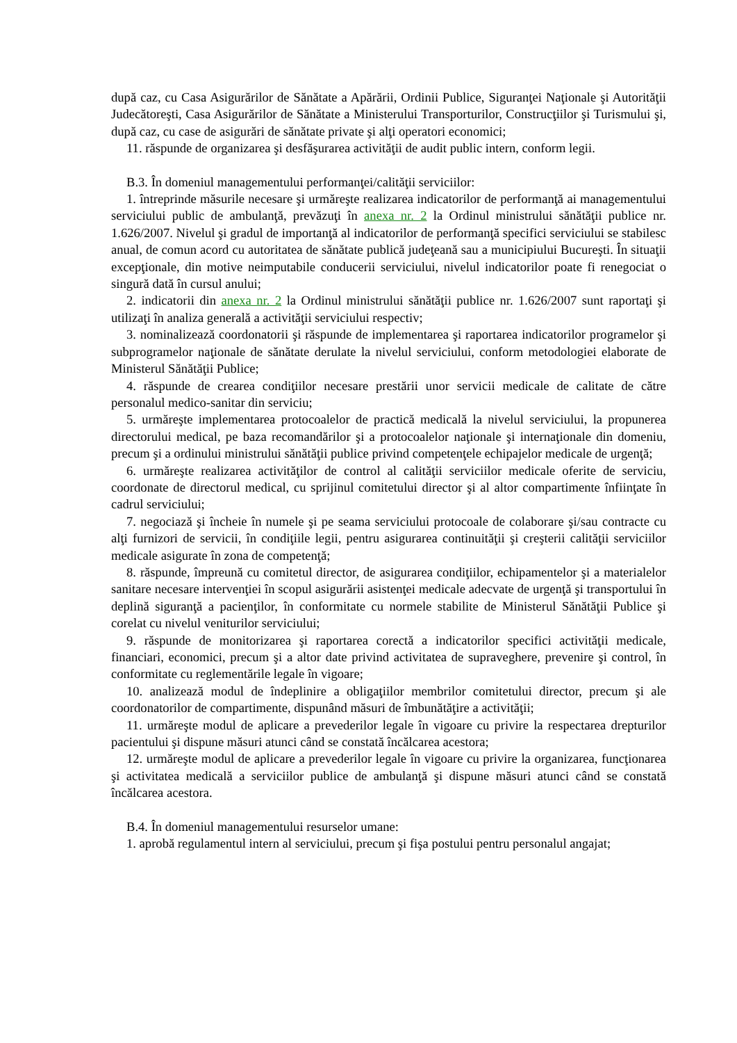după caz, cu Casa Asigurărilor de Sănătate a Apărării, Ordinii Publice, Siguranţei Naţionale şi Autorităţii Judecătoreşti, Casa Asigurărilor de Sănătate a Ministerului Transporturilor, Construcţiilor şi Turismului şi, după caz, cu case de asigurări de sănătate private şi alţi operatori economici;
11. răspunde de organizarea şi desfăşurarea activităţii de audit public intern, conform legii.
B.3. În domeniul managementului performanţei/calităţii serviciilor:
1. întreprinde măsurile necesare şi urmăreşte realizarea indicatorilor de performanţă ai managementului serviciului public de ambulanţă, prevăzuţi în anexa nr. 2 la Ordinul ministrului sănătăţii publice nr. 1.626/2007. Nivelul şi gradul de importanţă al indicatorilor de performanţă specifici serviciului se stabilesc anual, de comun acord cu autoritatea de sănătate publică judeţeană sau a municipiului Bucureşti. În situaţii excepţionale, din motive neimputabile conducerii serviciului, nivelul indicatorilor poate fi renegociat o singură dată în cursul anului;
2. indicatorii din anexa nr. 2 la Ordinul ministrului sănătăţii publice nr. 1.626/2007 sunt raportaţi şi utilizaţi în analiza generală a activităţii serviciului respectiv;
3. nominalizează coordonatorii şi răspunde de implementarea şi raportarea indicatorilor programelor şi subprogramelor naţionale de sănătate derulate la nivelul serviciului, conform metodologiei elaborate de Ministerul Sănătăţii Publice;
4. răspunde de crearea condiţiilor necesare prestării unor servicii medicale de calitate de către personalul medico-sanitar din serviciu;
5. urmăreşte implementarea protocoalelor de practică medicală la nivelul serviciului, la propunerea directorului medical, pe baza recomandărilor şi a protocoalelor naţionale şi internaţionale din domeniu, precum şi a ordinului ministrului sănătăţii publice privind competenţele echipajelor medicale de urgenţă;
6. urmăreşte realizarea activităţilor de control al calităţii serviciilor medicale oferite de serviciu, coordonate de directorul medical, cu sprijinul comitetului director şi al altor compartimente înfiinţate în cadrul serviciului;
7. negociază şi încheie în numele şi pe seama serviciului protocoale de colaborare şi/sau contracte cu alţi furnizori de servicii, în condiţiile legii, pentru asigurarea continuităţii şi creşterii calităţii serviciilor medicale asigurate în zona de competenţă;
8. răspunde, împreună cu comitetul director, de asigurarea condiţiilor, echipamentelor şi a materialelor sanitare necesare intervenţiei în scopul asigurării asistenţei medicale adecvate de urgenţă şi transportului în deplină siguranţă a pacienţilor, în conformitate cu normele stabilite de Ministerul Sănătăţii Publice şi corelat cu nivelul veniturilor serviciului;
9. răspunde de monitorizarea şi raportarea corectă a indicatorilor specifici activităţii medicale, financiari, economici, precum şi a altor date privind activitatea de supraveghere, prevenire şi control, în conformitate cu reglementările legale în vigoare;
10. analizează modul de îndeplinire a obligaţiilor membrilor comitetului director, precum şi ale coordonatorilor de compartimente, dispunând măsuri de îmbunătăţire a activităţii;
11. urmăreşte modul de aplicare a prevederilor legale în vigoare cu privire la respectarea drepturilor pacientului şi dispune măsuri atunci când se constată încălcarea acestora;
12. urmăreşte modul de aplicare a prevederilor legale în vigoare cu privire la organizarea, funcţionarea şi activitatea medicală a serviciilor publice de ambulanţă şi dispune măsuri atunci când se constată încălcarea acestora.
B.4. În domeniul managementului resurselor umane:
1. aprobă regulamentul intern al serviciului, precum şi fişa postului pentru personalul angajat;